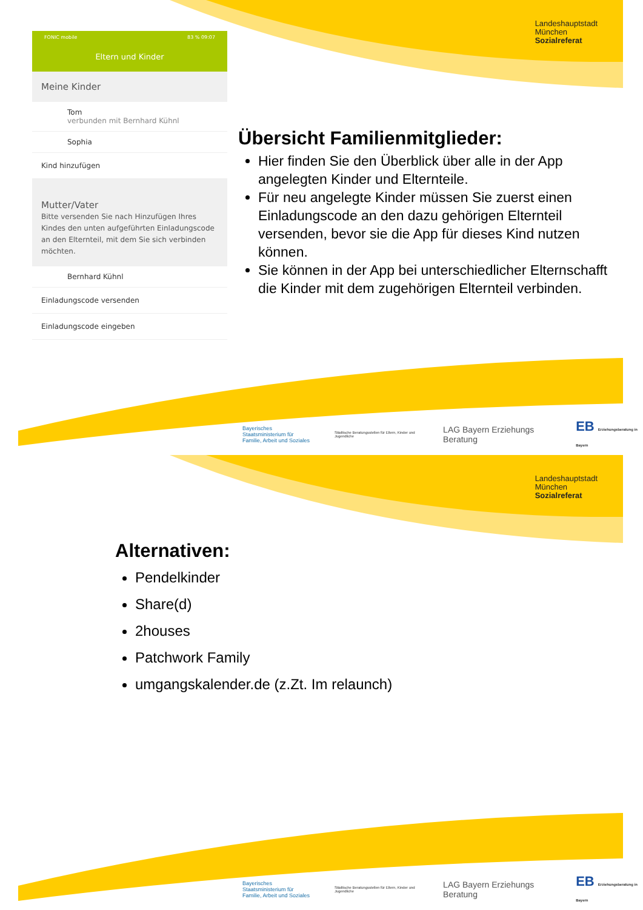Landeshauptstadt
München
Sozialreferat
FONIC mobile 83 % 09:07
Eltern und Kinder
Meine Kinder
Tom
verbunden mit Bernhard Kühnl
Sophia
Kind hinzufügen
Mutter/Vater
Bitte versenden Sie nach Hinzufügen Ihres Kindes den unten aufgeführten Einladungscode an den Elternteil, mit dem Sie sich verbinden möchten.
Bernhard Kühnl
Einladungscode versenden
Einladungscode eingeben
Übersicht Familienmitglieder:
Hier finden Sie den Überblick über alle in der App angelegten Kinder und Elternteile.
Für neu angelegte Kinder müssen Sie zuerst einen Einladungscode an den dazu gehörigen Elternteil versenden, bevor sie die App für dieses Kind nutzen können.
Sie können in der App bei unterschiedlicher Elternschafft die Kinder mit dem zugehörigen Elternteil verbinden.
Bayerisches Staatsministerium für
Familie, Arbeit und Soziales Städtische Beratungsstellen für Eltern, Kinder und Jugendliche LAG Bayern Erziehungs Beratung EB Erziehungsberatung in Bayern
Landeshauptstadt
München
Sozialreferat
Alternativen:
Pendelkinder
Share(d)
2houses
Patchwork Family
umgangskalender.de (z.Zt. Im relaunch)
Bayerisches Staatsministerium für
Familie, Arbeit und Soziales Städtische Beratungsstellen für Eltern, Kinder und Jugendliche LAG Bayern Erziehungs Beratung EB Erziehungsberatung in Bayern